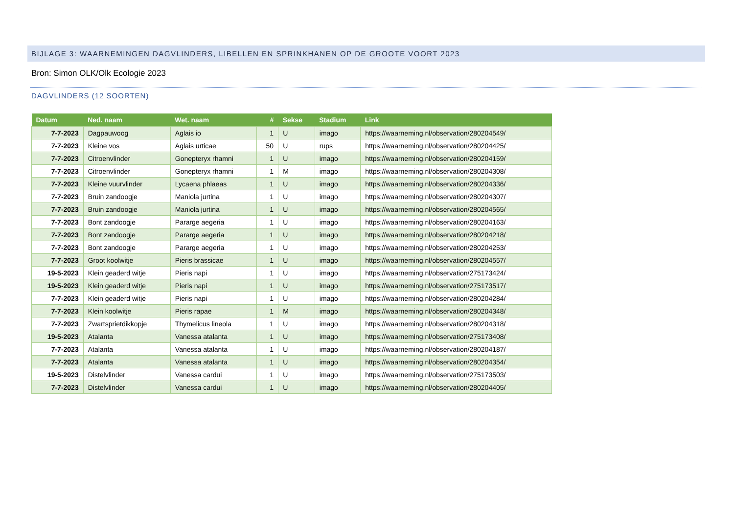BIJLAGE 3: WAARNEMINGEN DAGVLINDERS, LIBELLEN EN SPRINKHANEN OP DE GROOTE VOORT 2023
Bron: Simon OLK/Olk Ecologie 2023
DAGVLINDERS (12 SOORTEN)
| Datum | Ned. naam | Wet. naam | # | Sekse | Stadium | Link |
| --- | --- | --- | --- | --- | --- | --- |
| 7-7-2023 | Dagpauwoog | Aglais io | 1 | U | imago | https://waarneming.nl/observation/280204549/ |
| 7-7-2023 | Kleine vos | Aglais urticae | 50 | U | rups | https://waarneming.nl/observation/280204425/ |
| 7-7-2023 | Citroenvlinder | Gonepteryx rhamni | 1 | U | imago | https://waarneming.nl/observation/280204159/ |
| 7-7-2023 | Citroenvlinder | Gonepteryx rhamni | 1 | M | imago | https://waarneming.nl/observation/280204308/ |
| 7-7-2023 | Kleine vuurvlinder | Lycaena phlaeas | 1 | U | imago | https://waarneming.nl/observation/280204336/ |
| 7-7-2023 | Bruin zandoogje | Maniola jurtina | 1 | U | imago | https://waarneming.nl/observation/280204307/ |
| 7-7-2023 | Bruin zandoogje | Maniola jurtina | 1 | U | imago | https://waarneming.nl/observation/280204565/ |
| 7-7-2023 | Bont zandoogje | Pararge aegeria | 1 | U | imago | https://waarneming.nl/observation/280204163/ |
| 7-7-2023 | Bont zandoogje | Pararge aegeria | 1 | U | imago | https://waarneming.nl/observation/280204218/ |
| 7-7-2023 | Bont zandoogje | Pararge aegeria | 1 | U | imago | https://waarneming.nl/observation/280204253/ |
| 7-7-2023 | Groot koolwitje | Pieris brassicae | 1 | U | imago | https://waarneming.nl/observation/280204557/ |
| 19-5-2023 | Klein geaderd witje | Pieris napi | 1 | U | imago | https://waarneming.nl/observation/275173424/ |
| 19-5-2023 | Klein geaderd witje | Pieris napi | 1 | U | imago | https://waarneming.nl/observation/275173517/ |
| 7-7-2023 | Klein geaderd witje | Pieris napi | 1 | U | imago | https://waarneming.nl/observation/280204284/ |
| 7-7-2023 | Klein koolwitje | Pieris rapae | 1 | M | imago | https://waarneming.nl/observation/280204348/ |
| 7-7-2023 | Zwartsprietdikkopje | Thymelicus lineola | 1 | U | imago | https://waarneming.nl/observation/280204318/ |
| 19-5-2023 | Atalanta | Vanessa atalanta | 1 | U | imago | https://waarneming.nl/observation/275173408/ |
| 7-7-2023 | Atalanta | Vanessa atalanta | 1 | U | imago | https://waarneming.nl/observation/280204187/ |
| 7-7-2023 | Atalanta | Vanessa atalanta | 1 | U | imago | https://waarneming.nl/observation/280204354/ |
| 19-5-2023 | Distelvlinder | Vanessa cardui | 1 | U | imago | https://waarneming.nl/observation/275173503/ |
| 7-7-2023 | Distelvlinder | Vanessa cardui | 1 | U | imago | https://waarneming.nl/observation/280204405/ |